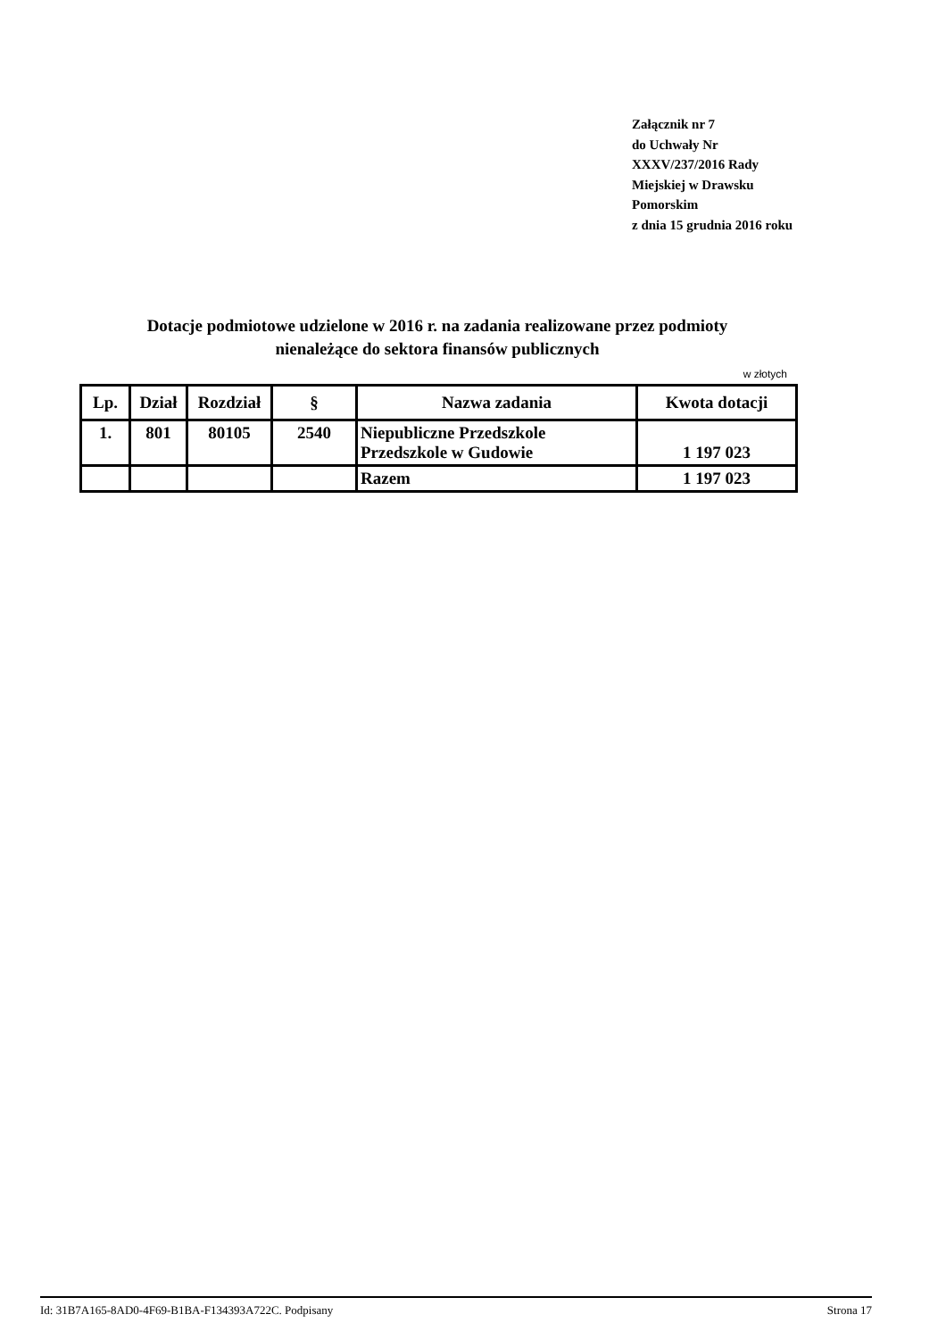Załącznik nr 7
do Uchwały Nr XXXV/237/2016 Rady Miejskiej w Drawsku Pomorskim
z dnia 15 grudnia 2016 roku
Dotacje podmiotowe udzielone w 2016 r. na zadania realizowane przez podmioty
nienależące do sektora finansów publicznych
w złotych
| Lp. | Dział | Rozdział | § | Nazwa zadania | Kwota dotacji |
| --- | --- | --- | --- | --- | --- |
| 1. | 801 | 80105 | 2540 | Niepubliczne Przedszkole Przedszkole w Gudowie | 1 197 023 |
| | | | | Razem | 1 197 023 |
Id: 31B7A165-8AD0-4F69-B1BA-F134393A722C. Podpisany Strona 17